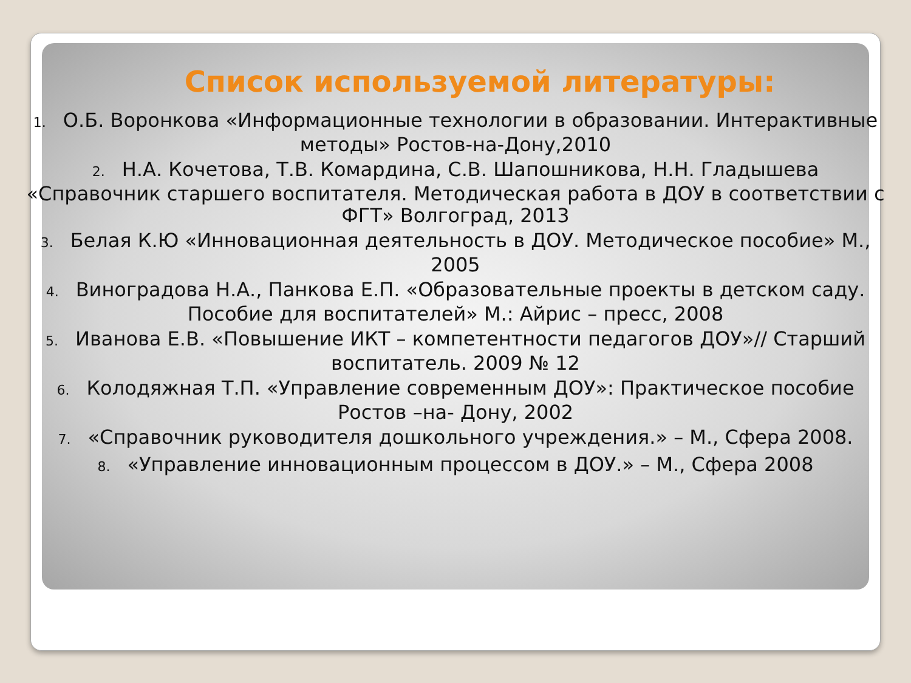Список используемой литературы:
1. О.Б. Воронкова «Информационные технологии в образовании. Интерактивные методы» Ростов-на-Дону,2010
2. Н.А. Кочетова, Т.В. Комардина, С.В. Шапошникова, Н.Н. Гладышева «Справочник старшего воспитателя. Методическая работа в ДОУ в соответствии с ФГТ» Волгоград, 2013
3. Белая К.Ю «Инновационная деятельность в ДОУ. Методическое пособие» М., 2005
4. Виноградова Н.А., Панкова Е.П. «Образовательные проекты в детском саду. Пособие для воспитателей» М.: Айрис – пресс, 2008
5. Иванова Е.В. «Повышение ИКТ – компетентности педагогов ДОУ»// Старший воспитатель. 2009 № 12
6. Колодяжная Т.П. «Управление современным ДОУ»: Практическое пособие Ростов –на- Дону, 2002
7. «Справочник руководителя дошкольного учреждения.» – М., Сфера 2008.
8. «Управление инновационным процессом в ДОУ.» – М., Сфера 2008